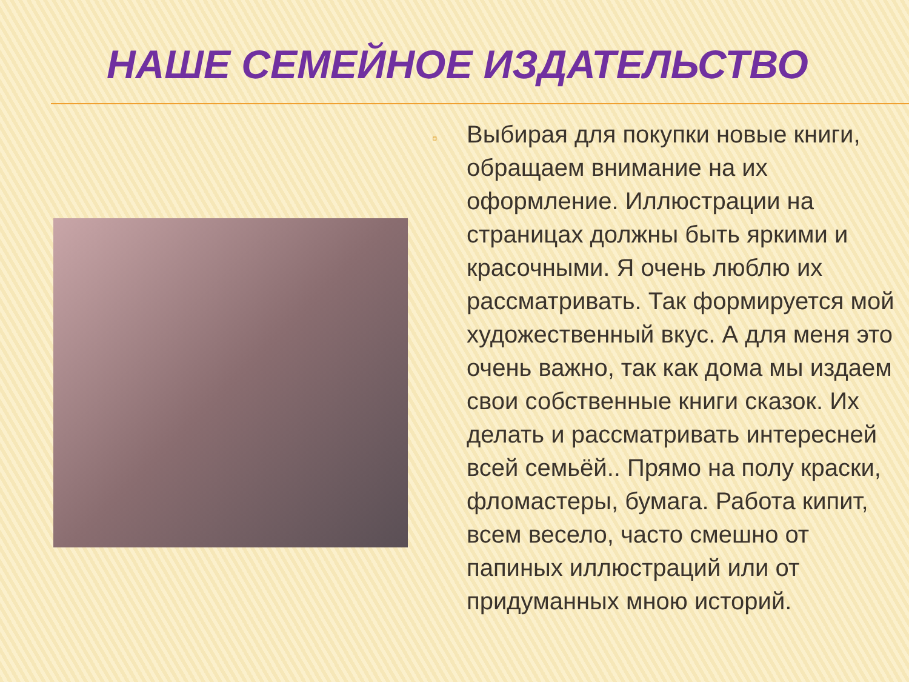НАШЕ СЕМЕЙНОЕ ИЗДАТЕЛЬСТВО
▫
Выбирая для покупки новые книги, обращаем внимание на их оформление. Иллюстрации на страницах должны быть яркими и красочными. Я очень люблю их рассматривать. Так формируется мой художественный вкус. А для меня это очень важно, так как дома мы издаем свои собственные книги сказок. Их делать и рассматривать интересней всей семьёй.. Прямо на полу краски, фломастеры, бумага. Работа кипит, всем весело, часто смешно от папиных иллюстраций или от придуманных мною историй.